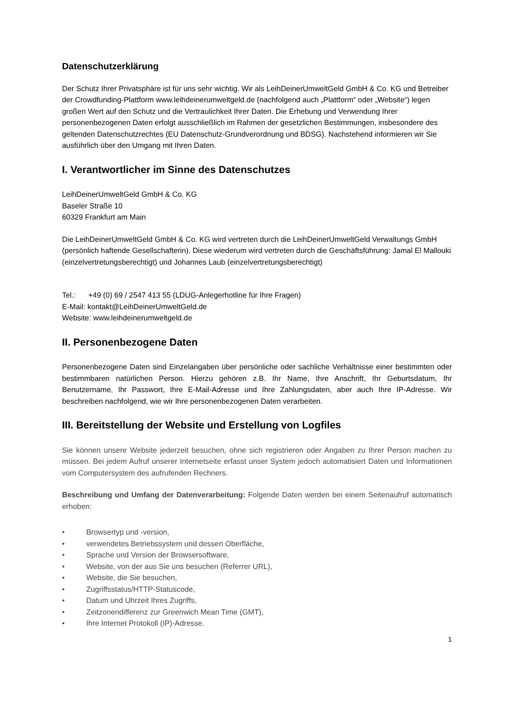Datenschutzerklärung
Der Schutz Ihrer Privatsphäre ist für uns sehr wichtig. Wir als LeihDeinerUmweltGeld GmbH & Co. KG und Betreiber der Crowdfunding-Plattform www.leihdeinerumweltgeld.de (nachfolgend auch „Plattform“ oder „Website“) legen großen Wert auf den Schutz und die Vertraulichkeit Ihrer Daten. Die Erhebung und Verwendung Ihrer personenbezogenen Daten erfolgt ausschließlich im Rahmen der gesetzlichen Bestimmungen, insbesondere des geltenden Datenschutzrechtes (EU Datenschutz-Grundverordnung und BDSG). Nachstehend informieren wir Sie ausführlich über den Umgang mit Ihren Daten.
I. Verantwortlicher im Sinne des Datenschutzes
LeihDeinerUmweltGeld GmbH & Co. KG
Baseler Straße 10
60329 Frankfurt am Main
Die LeihDeinerUmweltGeld GmbH & Co. KG wird vertreten durch die LeihDeinerUmweltGeld Verwaltungs GmbH (persönlich haftende Gesellschafterin). Diese wiederum wird vertreten durch die Geschäftsführung: Jamal El Mallouki (einzelvertretungsberechtigt) und Johannes Laub (einzelvertretungsberechtigt)
Tel.: +49 (0) 69 / 2547 413 55 (LDUG-Anlegerhotline für Ihre Fragen)
E-Mail: kontakt@LeihDeinerUmweltGeld.de
Website: www.leihdeinerumweltgeld.de
II. Personenbezogene Daten
Personenbezogene Daten sind Einzelangaben über persönliche oder sachliche Verhältnisse einer bestimmten oder bestimmbaren natürlichen Person. Hierzu gehören z.B. Ihr Name, Ihre Anschrift, Ihr Geburtsdatum, Ihr Benutzername, Ihr Passwort, Ihre E-Mail-Adresse und Ihre Zahlungsdaten, aber auch Ihre IP-Adresse. Wir beschreiben nachfolgend, wie wir Ihre personenbezogenen Daten verarbeiten.
III. Bereitstellung der Website und Erstellung von Logfiles
Sie können unsere Website jederzeit besuchen, ohne sich registrieren oder Angaben zu Ihrer Person machen zu müssen. Bei jedem Aufruf unserer Internetseite erfasst unser System jedoch automatisiert Daten und Informationen vom Computersystem des aufrufenden Rechners.
Beschreibung und Umfang der Datenverarbeitung: Folgende Daten werden bei einem Seitenaufruf automatisch erhoben:
• Browsertyp und -version,
• verwendetes Betriebssystem und dessen Oberfläche,
• Sprache und Version der Browsersoftware,
• Website, von der aus Sie uns besuchen (Referrer URL),
• Website, die Sie besuchen,
• Zugriffsstatus/HTTP-Statuscode,
• Datum und Uhrzeit Ihres Zugriffs,
• Zeitzonendifferenz zur Greenwich Mean Time (GMT),
• Ihre Internet Protokoll (IP)-Adresse.
1